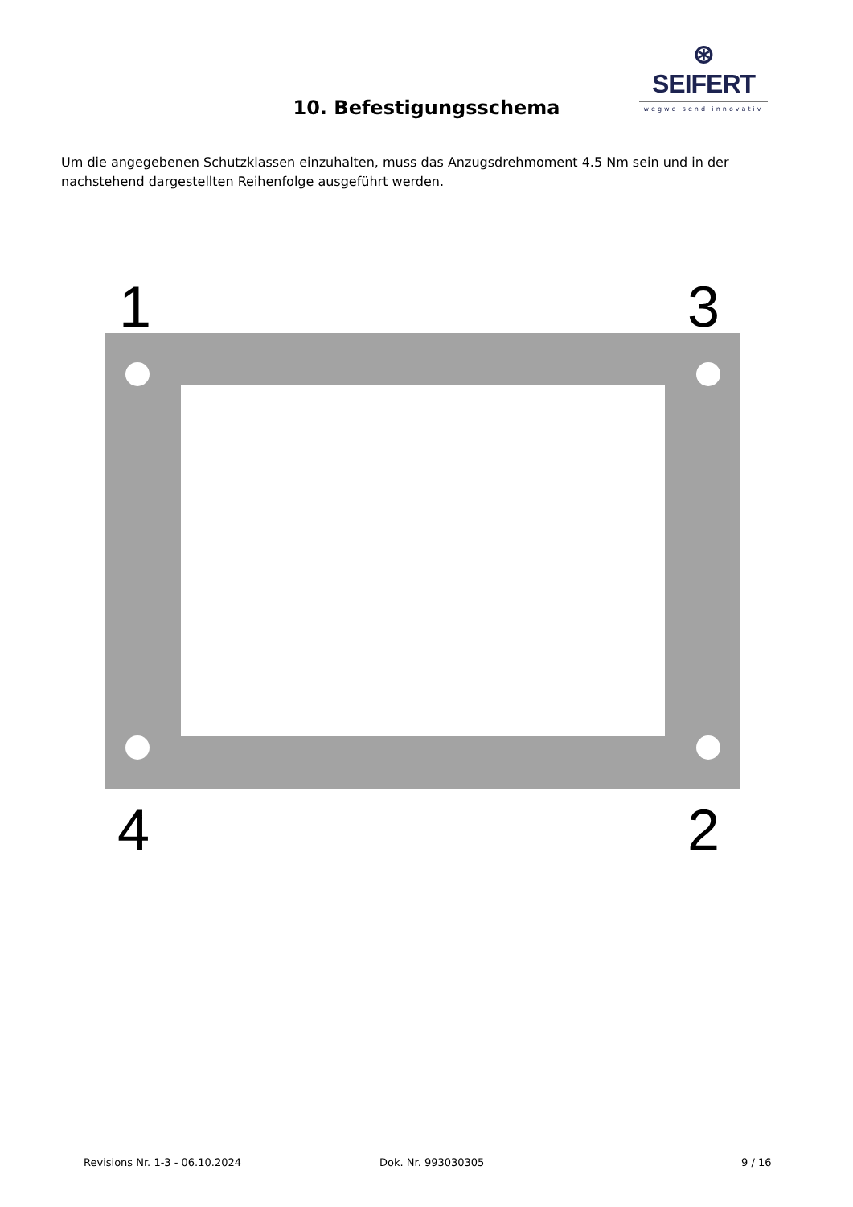⊛ SEIFERT
wegweisend innovativ
10. Befestigungsschema
Um die angegebenen Schutzklassen einzuhalten, muss das Anzugsdrehmoment 4.5 Nm sein und in der nachstehend dargestellten Reihenfolge ausgeführt werden.
1 3
4 2
Revisions Nr. 1-3 - 06.10.2024 Dok. Nr. 993030305 9 / 16